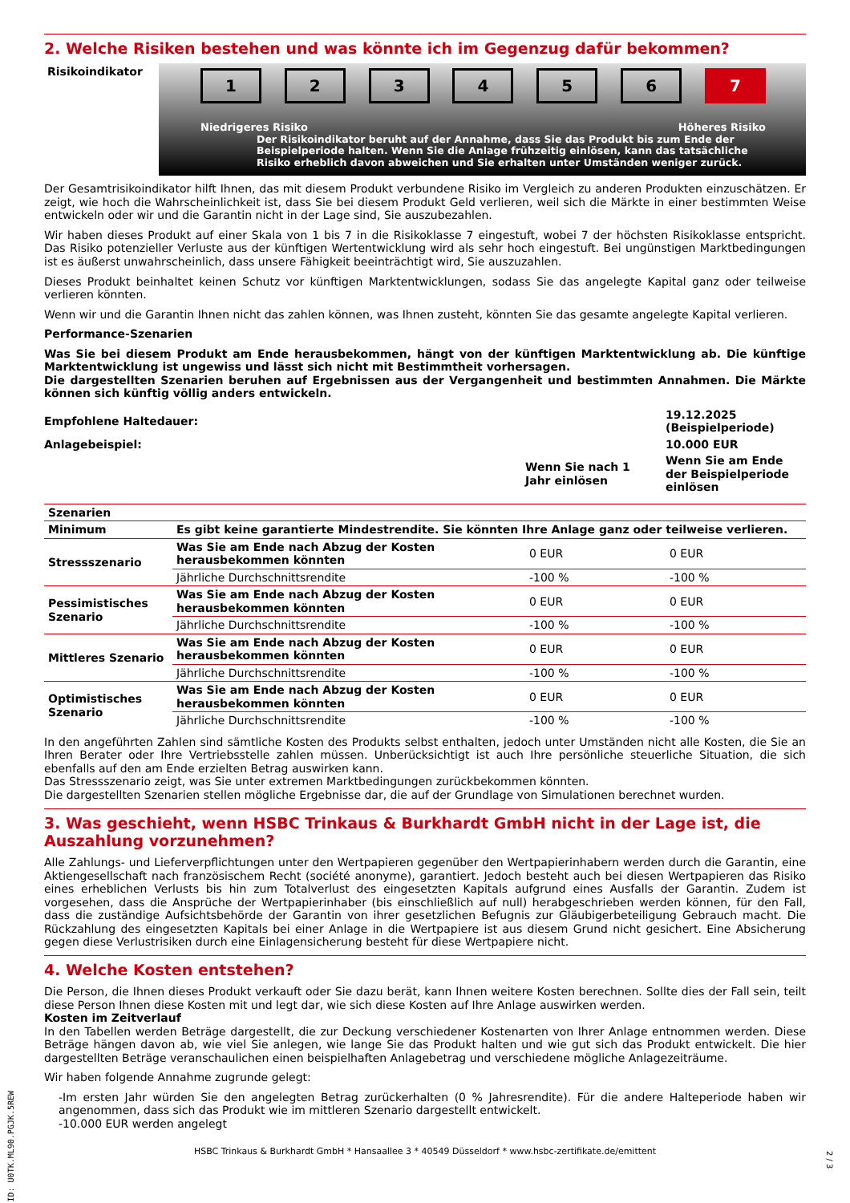2. Welche Risiken bestehen und was könnte ich im Gegenzug dafür bekommen?
Risikoindikator
123456 7
Niedrigeres Risiko Höheres Risiko
Der Risikoindikator beruht auf der Annahme, dass Sie das Produkt bis zum Ende der Beispielperiode halten. Wenn Sie die Anlage frühzeitig einlösen, kann das tatsächliche Risiko erheblich davon abweichen und Sie erhalten unter Umständen weniger zurück.
Der Gesamtrisikoindikator hilft Ihnen, das mit diesem Produkt verbundene Risiko im Vergleich zu anderen Produkten einzuschätzen. Er zeigt, wie hoch die Wahrscheinlichkeit ist, dass Sie bei diesem Produkt Geld verlieren, weil sich die Märkte in einer bestimmten Weise entwickeln oder wir und die Garantin nicht in der Lage sind, Sie auszubezahlen.
Wir haben dieses Produkt auf einer Skala von 1 bis 7 in die Risikoklasse 7 eingestuft, wobei 7 der höchsten Risikoklasse entspricht. Das Risiko potenzieller Verluste aus der künftigen Wertentwicklung wird als sehr hoch eingestuft. Bei ungünstigen Marktbedingungen ist es äußerst unwahrscheinlich, dass unsere Fähigkeit beeinträchtigt wird, Sie auszuzahlen.
Dieses Produkt beinhaltet keinen Schutz vor künftigen Marktentwicklungen, sodass Sie das angelegte Kapital ganz oder teilweise verlieren könnten.
Wenn wir und die Garantin Ihnen nicht das zahlen können, was Ihnen zusteht, könnten Sie das gesamte angelegte Kapital verlieren.
Performance-Szenarien
Was Sie bei diesem Produkt am Ende herausbekommen, hängt von der künftigen Marktentwicklung ab. Die künftige Marktentwicklung ist ungewiss und lässt sich nicht mit Bestimmtheit vorhersagen.
Die dargestellten Szenarien beruhen auf Ergebnissen aus der Vergangenheit und bestimmten Annahmen. Die Märkte können sich künftig völlig anders entwickeln.
| Empfohlene Haltedauer: | | | 19.12.2025 (Beispielperiode) |
| --- | --- | --- | --- |
| Anlagebeispiel: | | | 10.000 EUR |
| | | Wenn Sie nach 1 Jahr einlösen | Wenn Sie am Ende der Beispielperiode einlösen |
| Szenarien | | | |
| --- | --- | --- | --- |
| Minimum | Es gibt keine garantierte Mindestrendite. Sie könnten Ihre Anlage ganz oder teilweise verlieren. | | |
| Stressszenario | Was Sie am Ende nach Abzug der Kosten herausbekommen könnten | 0 EUR | 0 EUR |
| | Jährliche Durchschnittsrendite | -100 % | -100 % |
| Pessimistisches Szenario | Was Sie am Ende nach Abzug der Kosten herausbekommen könnten | 0 EUR | 0 EUR |
| | Jährliche Durchschnittsrendite | -100 % | -100 % |
| Mittleres Szenario | Was Sie am Ende nach Abzug der Kosten herausbekommen könnten | 0 EUR | 0 EUR |
| | Jährliche Durchschnittsrendite | -100 % | -100 % |
| Optimistisches Szenario | Was Sie am Ende nach Abzug der Kosten herausbekommen könnten | 0 EUR | 0 EUR |
| | Jährliche Durchschnittsrendite | -100 % | -100 % |
In den angeführten Zahlen sind sämtliche Kosten des Produkts selbst enthalten, jedoch unter Umständen nicht alle Kosten, die Sie an Ihren Berater oder Ihre Vertriebsstelle zahlen müssen. Unberücksichtigt ist auch Ihre persönliche steuerliche Situation, die sich ebenfalls auf den am Ende erzielten Betrag auswirken kann.
Das Stressszenario zeigt, was Sie unter extremen Marktbedingungen zurückbekommen könnten.
Die dargestellten Szenarien stellen mögliche Ergebnisse dar, die auf der Grundlage von Simulationen berechnet wurden.
3. Was geschieht, wenn HSBC Trinkaus & Burkhardt GmbH nicht in der Lage ist, die Auszahlung vorzunehmen?
Alle Zahlungs- und Lieferverpflichtungen unter den Wertpapieren gegenüber den Wertpapierinhabern werden durch die Garantin, eine Aktiengesellschaft nach französischem Recht (société anonyme), garantiert. Jedoch besteht auch bei diesen Wertpapieren das Risiko eines erheblichen Verlusts bis hin zum Totalverlust des eingesetzten Kapitals aufgrund eines Ausfalls der Garantin. Zudem ist vorgesehen, dass die Ansprüche der Wertpapierinhaber (bis einschließlich auf null) herabgeschrieben werden können, für den Fall, dass die zuständige Aufsichtsbehörde der Garantin von ihrer gesetzlichen Befugnis zur Gläubigerbeteiligung Gebrauch macht. Die Rückzahlung des eingesetzten Kapitals bei einer Anlage in die Wertpapiere ist aus diesem Grund nicht gesichert. Eine Absicherung gegen diese Verlustrisiken durch eine Einlagensicherung besteht für diese Wertpapiere nicht.
4. Welche Kosten entstehen?
Die Person, die Ihnen dieses Produkt verkauft oder Sie dazu berät, kann Ihnen weitere Kosten berechnen. Sollte dies der Fall sein, teilt diese Person Ihnen diese Kosten mit und legt dar, wie sich diese Kosten auf Ihre Anlage auswirken werden.
Kosten im Zeitverlauf
In den Tabellen werden Beträge dargestellt, die zur Deckung verschiedener Kostenarten von Ihrer Anlage entnommen werden. Diese Beträge hängen davon ab, wie viel Sie anlegen, wie lange Sie das Produkt halten und wie gut sich das Produkt entwickelt. Die hier dargestellten Beträge veranschaulichen einen beispielhaften Anlagebetrag und verschiedene mögliche Anlagezeiträume.
Wir haben folgende Annahme zugrunde gelegt:
-Im ersten Jahr würden Sie den angelegten Betrag zurückerhalten (0 % Jahresrendite). Für die andere Halteperiode haben wir angenommen, dass sich das Produkt wie im mittleren Szenario dargestellt entwickelt.
-10.000 EUR werden angelegt
HSBC Trinkaus & Burkhardt GmbH * Hansaallee 3 * 40549 Düsseldorf * www.hsbc-zertifikate.de/emittent
ID: U0TK.ML90.PGJK.5REW
2 / 3